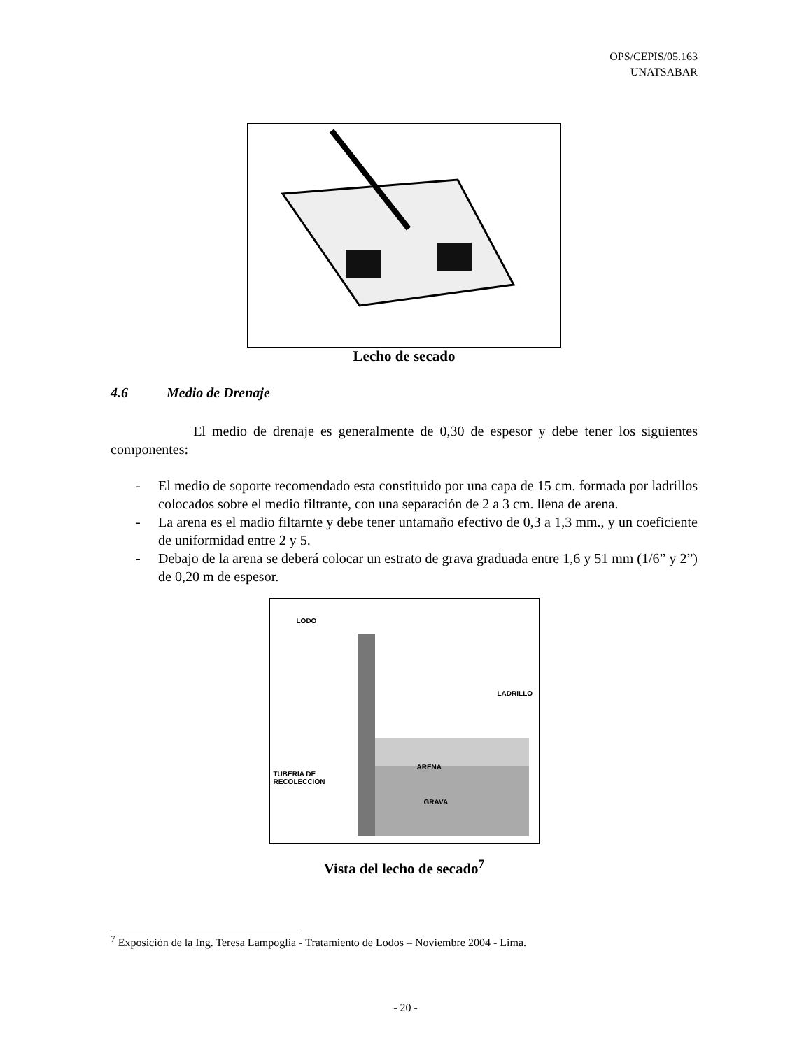OPS/CEPIS/05.163
UNATSABAR
Lecho de secado
4.6 Medio de Drenaje
El medio de drenaje es generalmente de 0,30 de espesor y debe tener los siguientes componentes:
- El medio de soporte recomendado esta constituido por una capa de 15 cm. formada por ladrillos colocados sobre el medio filtrante, con una separación de 2 a 3 cm. llena de arena.
- La arena es el madio filtarnte y debe tener untamaño efectivo de 0,3 a 1,3 mm., y un coeficiente de uniformidad entre 2 y 5.
- Debajo de la arena se deberá colocar un estrato de grava graduada entre 1,6 y 51 mm (1/6” y 2”) de 0,20 m de espesor.
LODO
LADRILLO
ARENA
TUBERIA DE
RECOLECCION
GRAVA
Vista del lecho de secado<sup>7</sup>
<sup>7</sup> Exposición de la Ing. Teresa Lampoglia - Tratamiento de Lodos – Noviembre 2004 - Lima.
- 20 -